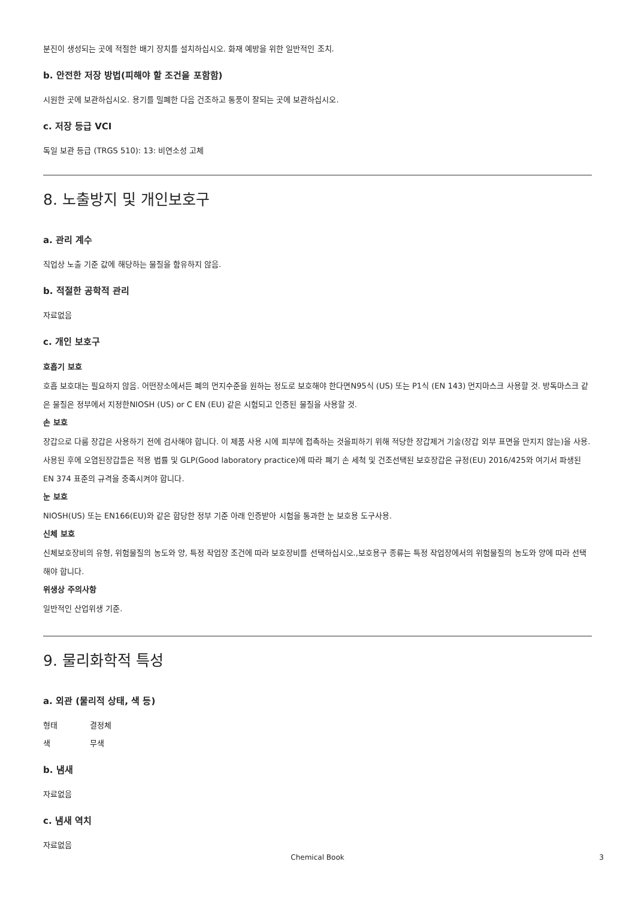분진이 생성되는 곳에 적절한 배기 장치를 설치하십시오. 화재 예방을 위한 일반적인 조치.
b. 안전한 저장 방법(피해야 할 조건을 포함함)
시원한 곳에 보관하십시오. 용기를 밀폐한 다음 건조하고 통풍이 잘되는 곳에 보관하십시오.
c. 저장 등급 VCI
독일 보관 등급 (TRGS 510): 13: 비연소성 고체
8. 노출방지 및 개인보호구
a. 관리 계수
직업상 노출 기준 값에 해당하는 물질을 함유하지 않음.
b. 적절한 공학적 관리
자료없음
c. 개인 보호구
호흡기 보호
호흡 보호대는 필요하지 않음. 어떤장소에서든 폐의 먼지수준을 원하는 정도로 보호해야 한다면N95식 (US) 또는 P1식 (EN 143) 먼지마스크 사용할 것. 방독마스크 같은 물질은 정부에서 지정한NIOSH (US) or C EN (EU) 같은 시험되고 인증된 물질을 사용할 것.
손 보호
장갑으로 다룸 장갑은 사용하기 전에 검사해야 합니다. 이 제품 사용 시에 피부에 접촉하는 것을피하기 위해 적당한 장갑제거 기술(장갑 외부 표면을 만지지 않는)을 사용. 사용된 후에 오염된장갑들은 적용 법률 및 GLP(Good laboratory practice)에 따라 폐기 손 세척 및 건조선택된 보호장갑은 규정(EU) 2016/425와 여기서 파생된 EN 374 표준의 규격을 충족시켜야 합니다.
눈 보호
NIOSH(US) 또는 EN166(EU)와 같은 합당한 정부 기준 아래 인증받아 시험을 통과한 눈 보호용 도구사용.
신체 보호
신체보호장비의 유형, 위험물질의 농도와 양, 특정 작업장 조건에 따라 보호장비를 선택하십시오.,보호용구 종류는 특정 작업장에서의 위험물질의 농도와 양에 따라 선택해야 합니다.
위생상 주의사항
일반적인 산업위생 기준.
9. 물리화학적 특성
a. 외관 (물리적 상태, 색 등)
형태 결정체
색 무색
b. 냄새
자료없음
c. 냄새 역치
자료없음
Chemical Book 3